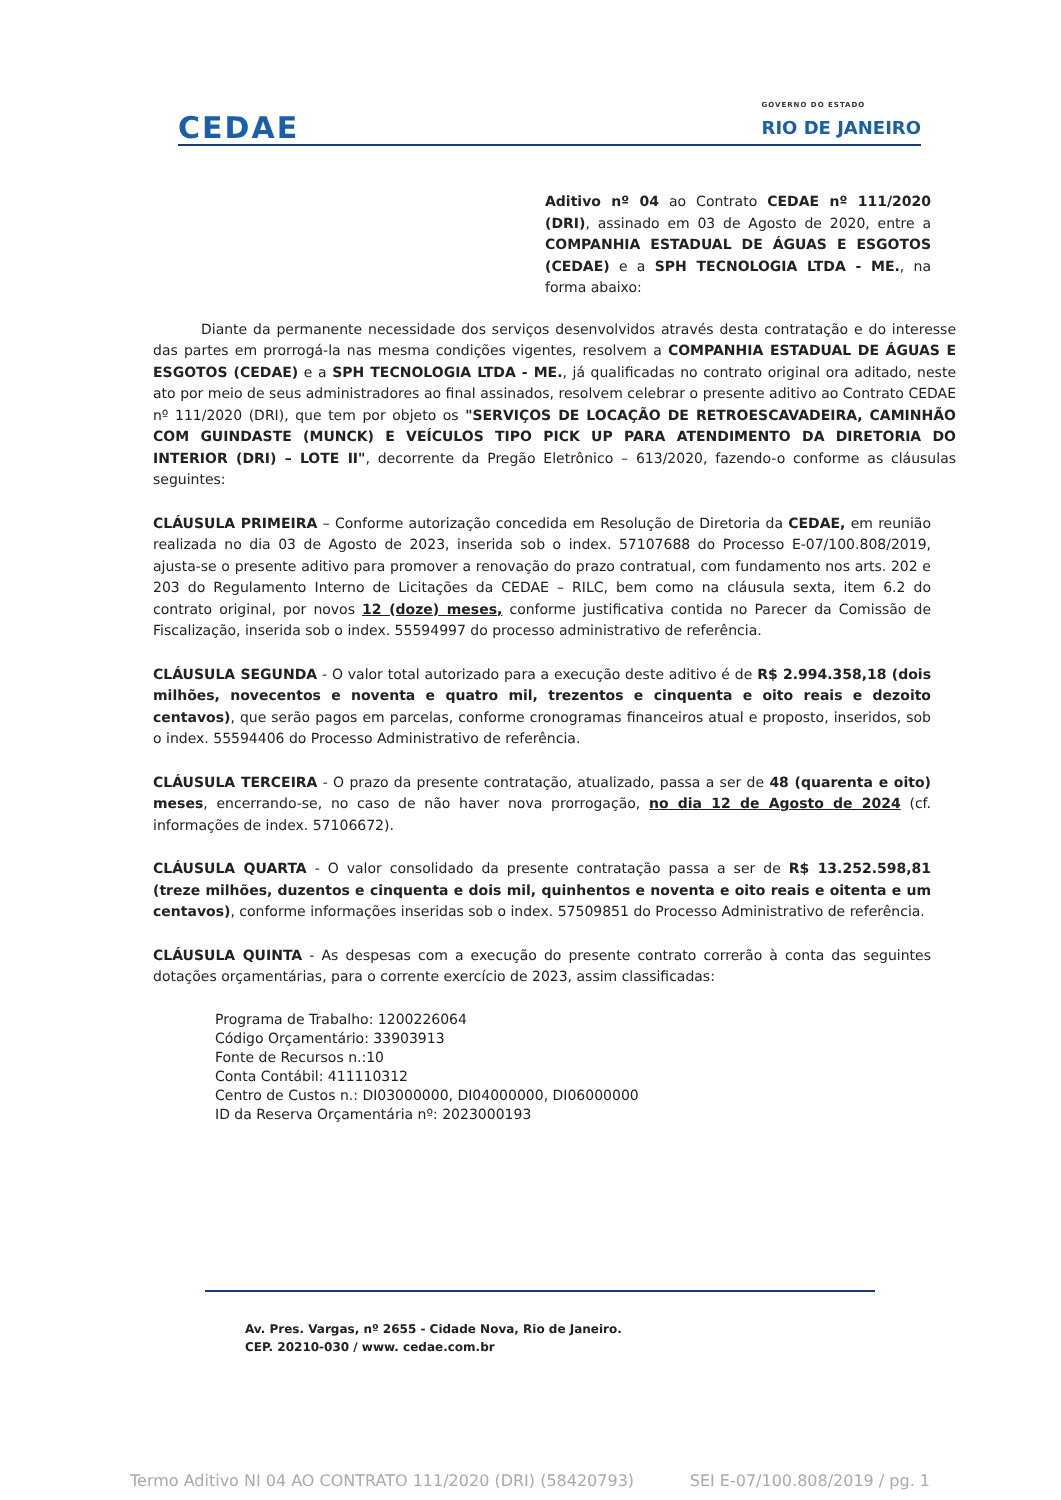CEDAE
GOVERNO DO ESTADO
RIO DE JANEIRO
Aditivo nº 04 ao Contrato CEDAE nº 111/2020 (DRI), assinado em 03 de Agosto de 2020, entre a COMPANHIA ESTADUAL DE ÁGUAS E ESGOTOS (CEDAE) e a SPH TECNOLOGIA LTDA - ME., na forma abaixo:
Diante da permanente necessidade dos serviços desenvolvidos através desta contratação e do interesse das partes em prorrogá-la nas mesma condições vigentes, resolvem a COMPANHIA ESTADUAL DE ÁGUAS E ESGOTOS (CEDAE) e a SPH TECNOLOGIA LTDA - ME., já qualificadas no contrato original ora aditado, neste ato por meio de seus administradores ao final assinados, resolvem celebrar o presente aditivo ao Contrato CEDAE nº 111/2020 (DRI), que tem por objeto os "SERVIÇOS DE LOCAÇÃO DE RETROESCAVADEIRA, CAMINHÃO COM GUINDASTE (MUNCK) E VEÍCULOS TIPO PICK UP PARA ATENDIMENTO DA DIRETORIA DO INTERIOR (DRI) – LOTE II", decorrente da Pregão Eletrônico – 613/2020, fazendo-o conforme as cláusulas seguintes:
CLÁUSULA PRIMEIRA – Conforme autorização concedida em Resolução de Diretoria da CEDAE, em reunião realizada no dia 03 de Agosto de 2023, inserida sob o index. 57107688 do Processo E-07/100.808/2019, ajusta-se o presente aditivo para promover a renovação do prazo contratual, com fundamento nos arts. 202 e 203 do Regulamento Interno de Licitações da CEDAE – RILC, bem como na cláusula sexta, item 6.2 do contrato original, por novos 12 (doze) meses, conforme justificativa contida no Parecer da Comissão de Fiscalização, inserida sob o index. 55594997 do processo administrativo de referência.
CLÁUSULA SEGUNDA - O valor total autorizado para a execução deste aditivo é de R$ 2.994.358,18 (dois milhões, novecentos e noventa e quatro mil, trezentos e cinquenta e oito reais e dezoito centavos), que serão pagos em parcelas, conforme cronogramas financeiros atual e proposto, inseridos, sob o index. 55594406 do Processo Administrativo de referência.
CLÁUSULA TERCEIRA - O prazo da presente contratação, atualizado, passa a ser de 48 (quarenta e oito) meses, encerrando-se, no caso de não haver nova prorrogação, no dia 12 de Agosto de 2024 (cf. informações de index. 57106672).
CLÁUSULA QUARTA - O valor consolidado da presente contratação passa a ser de R$ 13.252.598,81 (treze milhões, duzentos e cinquenta e dois mil, quinhentos e noventa e oito reais e oitenta e um centavos), conforme informações inseridas sob o index. 57509851 do Processo Administrativo de referência.
CLÁUSULA QUINTA - As despesas com a execução do presente contrato correrão à conta das seguintes dotações orçamentárias, para o corrente exercício de 2023, assim classificadas:
Programa de Trabalho: 1200226064
Código Orçamentário: 33903913
Fonte de Recursos n.:10
Conta Contábil: 411110312
Centro de Custos n.: DI03000000, DI04000000, DI06000000
ID da Reserva Orçamentária nº: 2023000193
Av. Pres. Vargas, nº 2655 - Cidade Nova, Rio de Janeiro.
CEP. 20210-030 / www. cedae.com.br
Termo Aditivo NI 04 AO CONTRATO 111/2020 (DRI) (58420793) SEI E-07/100.808/2019 / pg. 1